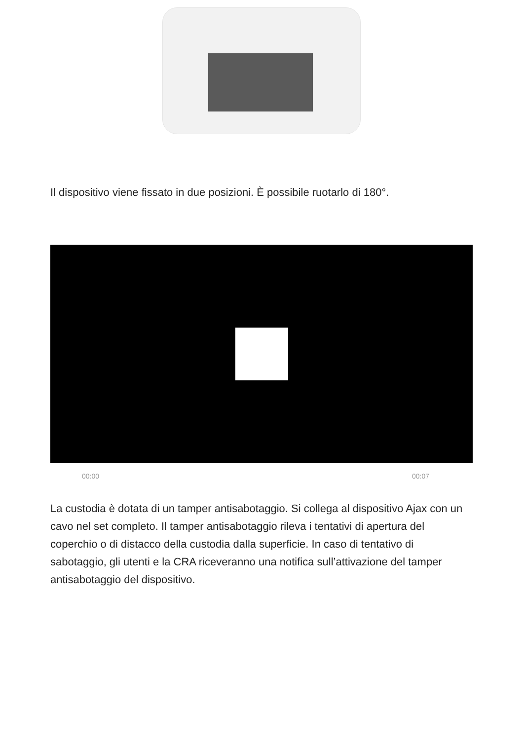Il dispositivo viene fissato in due posizioni. È possibile ruotarlo di 180°.
00:00 00:07
La custodia è dotata di un tamper antisabotaggio. Si collega al dispositivo Ajax con un cavo nel set completo. Il tamper antisabotaggio rileva i tentativi di apertura del coperchio o di distacco della custodia dalla superficie. In caso di tentativo di sabotaggio, gli utenti e la CRA riceveranno una notifica sull’attivazione del tamper antisabotaggio del dispositivo.